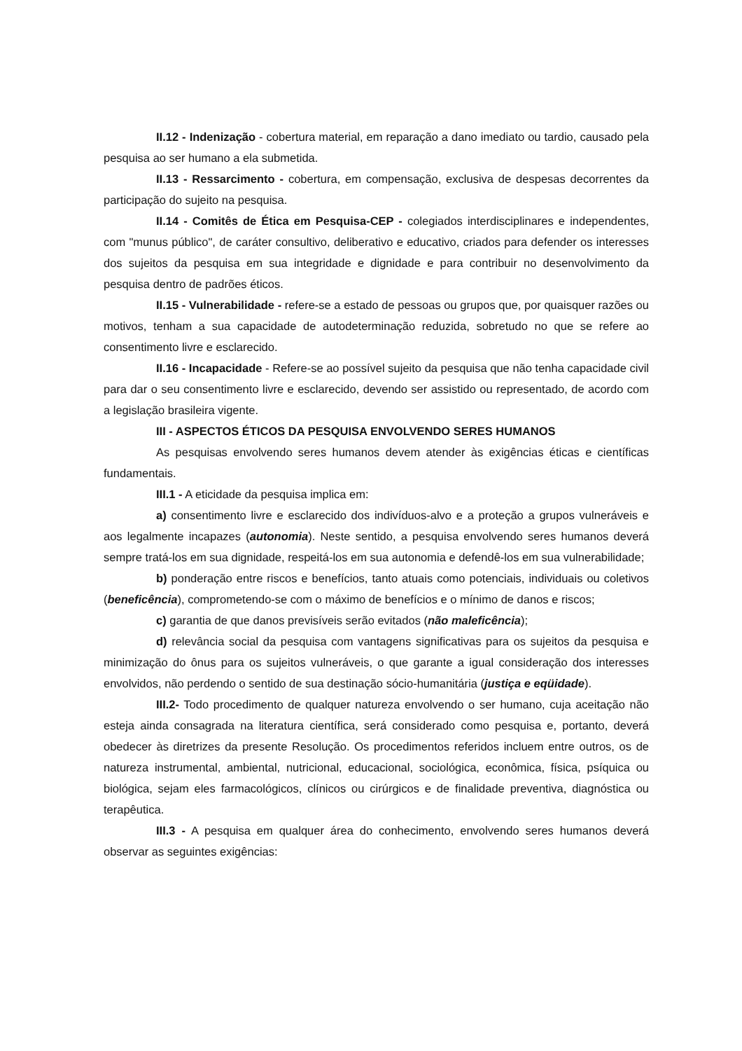II.12 - Indenização - cobertura material, em reparação a dano imediato ou tardio, causado pela pesquisa ao ser humano a ela submetida.
II.13 - Ressarcimento - cobertura, em compensação, exclusiva de despesas decorrentes da participação do sujeito na pesquisa.
II.14 - Comitês de Ética em Pesquisa-CEP - colegiados interdisciplinares e independentes, com "munus público", de caráter consultivo, deliberativo e educativo, criados para defender os interesses dos sujeitos da pesquisa em sua integridade e dignidade e para contribuir no desenvolvimento da pesquisa dentro de padrões éticos.
II.15 - Vulnerabilidade - refere-se a estado de pessoas ou grupos que, por quaisquer razões ou motivos, tenham a sua capacidade de autodeterminação reduzida, sobretudo no que se refere ao consentimento livre e esclarecido.
II.16 - Incapacidade - Refere-se ao possível sujeito da pesquisa que não tenha capacidade civil para dar o seu consentimento livre e esclarecido, devendo ser assistido ou representado, de acordo com a legislação brasileira vigente.
III - ASPECTOS ÉTICOS DA PESQUISA ENVOLVENDO SERES HUMANOS
As pesquisas envolvendo seres humanos devem atender às exigências éticas e científicas fundamentais.
III.1 - A eticidade da pesquisa implica em:
a) consentimento livre e esclarecido dos indivíduos-alvo e a proteção a grupos vulneráveis e aos legalmente incapazes (autonomia). Neste sentido, a pesquisa envolvendo seres humanos deverá sempre tratá-los em sua dignidade, respeitá-los em sua autonomia e defendê-los em sua vulnerabilidade;
b) ponderação entre riscos e benefícios, tanto atuais como potenciais, individuais ou coletivos (beneficência), comprometendo-se com o máximo de benefícios e o mínimo de danos e riscos;
c) garantia de que danos previsíveis serão evitados (não maleficência);
d) relevância social da pesquisa com vantagens significativas para os sujeitos da pesquisa e minimização do ônus para os sujeitos vulneráveis, o que garante a igual consideração dos interesses envolvidos, não perdendo o sentido de sua destinação sócio-humanitária (justiça e eqüidade).
III.2- Todo procedimento de qualquer natureza envolvendo o ser humano, cuja aceitação não esteja ainda consagrada na literatura científica, será considerado como pesquisa e, portanto, deverá obedecer às diretrizes da presente Resolução. Os procedimentos referidos incluem entre outros, os de natureza instrumental, ambiental, nutricional, educacional, sociológica, econômica, física, psíquica ou biológica, sejam eles farmacológicos, clínicos ou cirúrgicos e de finalidade preventiva, diagnóstica ou terapêutica.
III.3 - A pesquisa em qualquer área do conhecimento, envolvendo seres humanos deverá observar as seguintes exigências: